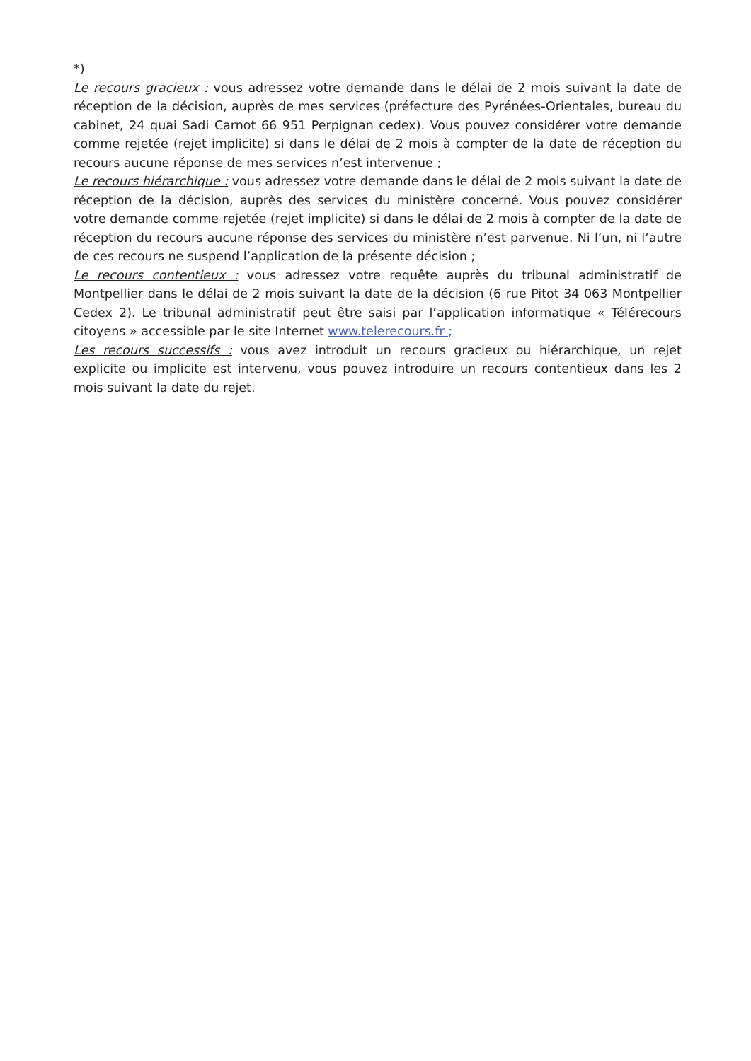*)
Le recours gracieux : vous adressez votre demande dans le délai de 2 mois suivant la date de réception de la décision, auprès de mes services (préfecture des Pyrénées-Orientales, bureau du cabinet, 24 quai Sadi Carnot 66 951 Perpignan cedex). Vous pouvez considérer votre demande comme rejetée (rejet implicite) si dans le délai de 2 mois à compter de la date de réception du recours aucune réponse de mes services n’est intervenue ;
Le recours hiérarchique : vous adressez votre demande dans le délai de 2 mois suivant la date de réception de la décision, auprès des services du ministère concerné. Vous pouvez considérer votre demande comme rejetée (rejet implicite) si dans le délai de 2 mois à compter de la date de réception du recours aucune réponse des services du ministère n’est parvenue. Ni l’un, ni l’autre de ces recours ne suspend l’application de la présente décision ;
Le recours contentieux : vous adressez votre requête auprès du tribunal administratif de Montpellier dans le délai de 2 mois suivant la date de la décision (6 rue Pitot 34 063 Montpellier Cedex 2). Le tribunal administratif peut être saisi par l’application informatique « Télérecours citoyens » accessible par le site Internet www.telerecours.fr ;
Les recours successifs : vous avez introduit un recours gracieux ou hiérarchique, un rejet explicite ou implicite est intervenu, vous pouvez introduire un recours contentieux dans les 2 mois suivant la date du rejet.